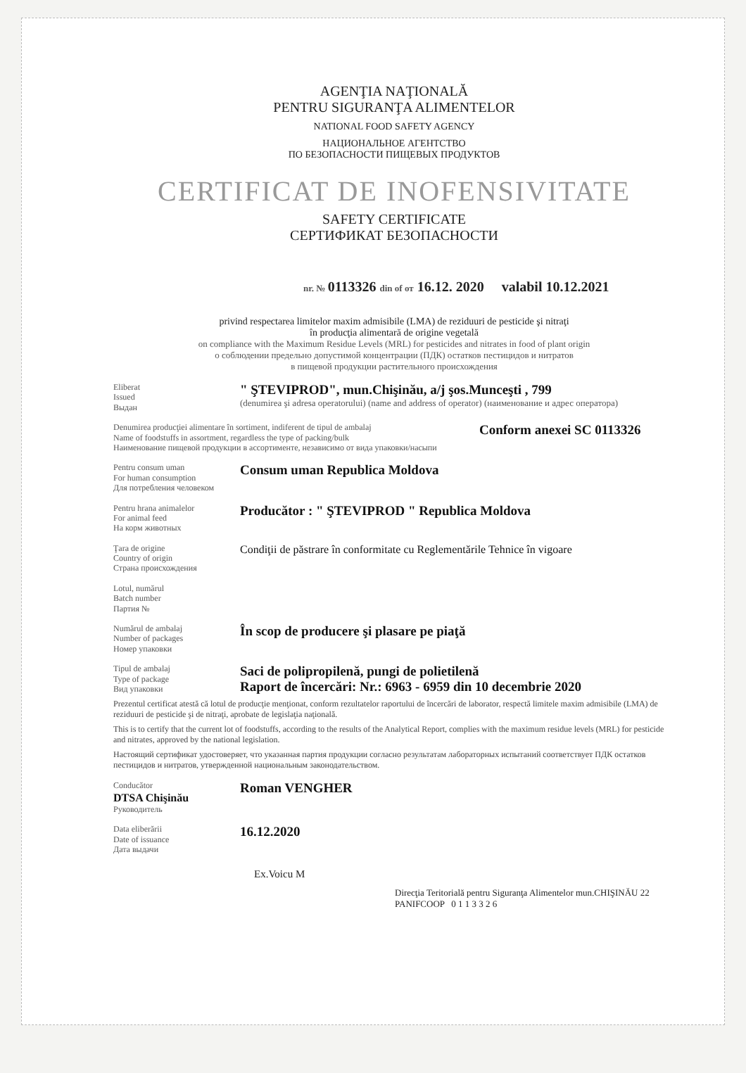AGENŢIA NAŢIONALĂ
PENTRU SIGURANŢA ALIMENTELOR
NATIONAL FOOD SAFETY AGENCY
НАЦИОНАЛЬНОЕ АГЕНТСТВО
ПО БЕЗОПАСНОСТИ ПИЩЕВЫХ ПРОДУКТОВ
CERTIFICAT DE INOFENSIVITATE
SAFETY CERTIFICATE
СЕРТИФИКАТ БЕЗОПАСНОСТИ
nr. № 0113326 din of от 16.12. 2020 valabil 10.12.2021
privind respectarea limitelor maxim admisibile (LMA) de reziduuri de pesticide şi nitraţi
în producţia alimentară de origine vegetală
on compliance with the Maximum Residue Levels (MRL) for pesticides and nitrates in food of plant origin
о соблюдении предельно допустимой концентрации (ПДК) остатков пестицидов и нитратов
в пищевой продукции растительного происхождения
Eliberat
Issued
Выдан
" ŞTEVIPROD", mun.Chişinău, a/j şos.Munceşti , 799
(denumirea şi adresa operatorului) (name and address of operator) (наименование и адрес оператора)
Denumirea producţiei alimentare în sortiment, indiferent de tipul de ambalaj
Name of foodstuffs in assortment, regardless the type of packing/bulk
Наименование пищевой продукции в ассортименте, независимо от вида упаковки/насыпи
Conform anexei SC 0113326
Pentru consum uman
For human consumption
Для потребления человеком
Consum uman Republica Moldova
Pentru hrana animalelor
For animal feed
На корм животных
Producător : " ŞTEVIPROD " Republica Moldova
Ţara de origine
Country of origin
Страна происхождения
Condiţii de păstrare în conformitate cu Reglementările Tehnice în vigoare
Lotul, numărul
Batch number
Партия №
Numărul de ambalaj
Number of packages
Номер упаковки
În scop de producere şi plasare pe piaţă
Tipul de ambalaj
Type of package
Вид упаковки
Saci de polipropilenă, pungi de polietilenă
Raport de încercări: Nr.: 6963 - 6959 din 10 decembrie 2020
Prezentul certificat atestă că lotul de producţie menţionat, conform rezultatelor raportului de încercări de laborator, respectă limitele maxim admisibile (LMA) de reziduuri de pesticide şi de nitraţi, aprobate de legislaţia naţională.
This is to certify that the current lot of foodstuffs, according to the results of the Analytical Report, complies with the maximum residue levels (MRL) for pesticide and nitrates, approved by the national legislation.
Настоящий сертификат удостоверяет, что указанная партия продукции согласно результатам лабораторных испытаний соответствует ПДК остатков пестицидов и нитратов, утвержденной национальным законодательством.
Conducător
DTSA Chişinău
Руководитель
Roman VENGHER
Data eliberării
Date of issuance
Дата выдачи
16.12.2020
Ex.Voicu M
Direcţia Teritorială pentru Siguranţa Alimentelor mun.CHIŞINĂU 22 PANIFCOOP 0 1 1 3 3 2 6